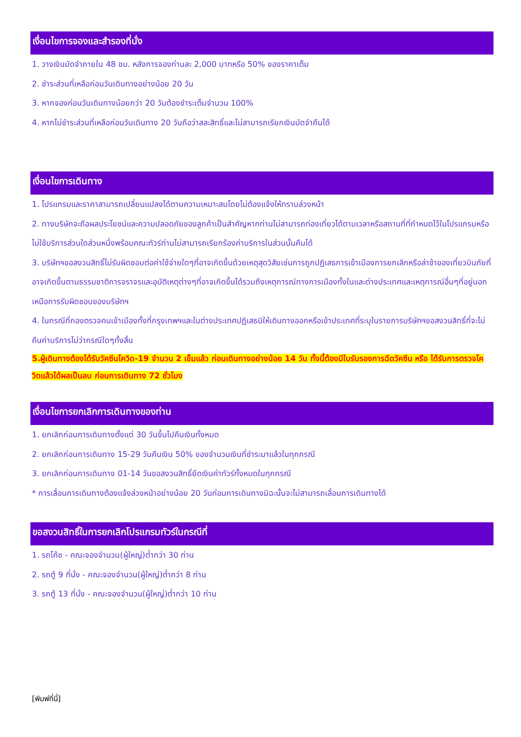เงื่อนไขการจองและสำรองที่นั่ง
1. วางเงินมัดจำภายใน 48 ชม. หลังการจองท่านละ 2,000 บาทหรือ 50% ของราคาเต็ม
2. ชำระส่วนที่เหลือก่อนวันเดินทางอย่างน้อย 20 วัน
3. หากจองก่อนวันเดินทางน้อยกว่า 20 วันต้องชำระเต็มจำนวน 100%
4. หากไม่ชำระส่วนที่เหลือก่อนวันเดินทาง 20 วันถือว่าสละสิทธิ์และไม่สามารถเรียกเงินมัดจำคืนได้
เงื่อนไขการเดินทาง
1. โปรแกรมและราคาสามารถเปลี่ยนแปลงได้ตามความเหมาะสมโดยไม่ต้องแจ้งให้ทราบล่วงหน้า
2. ทางบริษัทจะถือผลประโยชน์และความปลอดภัยของลูกค้าเป็นสำคัญหากท่านไม่สามารถท่องเที่ยวได้ตามเวลาหรือสถานที่ที่กำหนดไว้ในโปรแกรมหรือไม่ใช้บริการส่วนใดส่วนหนึ่งพร้อมคณะทัวร์ท่านไม่สามารถเรียกร้องค่าบริการในส่วนนั้นคืนได้
3. บริษัทฯขอสงวนสิทธิ์ไม่รับผิดชอบต่อค่าใช้จ่ายใดๆที่อาจเกิดขึ้นด้วยเหตุสุดวิสัยเช่นการถูกปฏิเสธการเข้าเมืองการยกเลิกหรือล่าช้าของเที่ยวบินภัยที่อาจเกิดขึ้นตามธรรมชาติการจราจรและอุบัติเหตุต่างๆที่อาจเกิดขึ้นได้รวมถึงเหตุการณ์ทางการเมืองทั้งในและต่างประเทศและเหตุการณ์อื่นๆที่อยู่นอกเหนือการรับผิดชอบของบริษัทฯ
4. ในกรณีที่กองตรวจคนเข้าเมืองทั้งที่กรุงเทพฯและในต่างประเทศปฏิเสธมิให้เดินทางออกหรือเข้าประเทศที่ระบุในรายการบริษัทฯขอสงวนสิทธิ์ที่จะไม่คืนค่าบริการไม่ว่ากรณีใดๆทั้งสิ้น
5.ผู้เดินทางต้องได้รับวัคซีนโควิด-19 จำนวน 2 เข็มแล้ว ก่อนเดินทางอย่างน้อย 14 วัน ทั้งนี้ต้องมีใบรับรองการฉีดวัคซีน หรือ ได้รับการตรวจโควิดแล้วได้ผลเป็นลบ ก่อนการเดินทาง 72 ชั่วโมง
เงื่อนไขการยกเลิกการเดินทางของท่าน
1. ยกเลิกก่อนการเดินทางตั้งแต่ 30 วันขึ้นไปคืนเงินทั้งหมด
2. ยกเลิกก่อนการเดินทาง 15-29 วันคืนเงิน 50% ของจำนวนเงินที่ชำระมาแล้วในทุกกรณี
3. ยกเลิกก่อนการเดินทาง 01-14 วันขอสงวนสิทธิ์ยึดเงินค่าทัวร์ทั้งหมดในทุกกรณี
* การเลื่อนการเดินทางต้องแจ้งล่วงหน้าอย่างน้อย 20 วันก่อนการเดินทางมิฉะนั้นจะไม่สามารถเลื่อนการเดินทางได้
ขอสงวนสิทธิ์ในการยกเลิกโปรแกรมทัวร์ในกรณีที่
1. รถโค้ช - คณะจองจำนวน(ผู้ใหญ่)ต่ำกว่า 30 ท่าน
2. รถตู้ 9 ที่นั่ง - คณะจองจำนวน(ผู้ใหญ่)ต่ำกว่า 8 ท่าน
3. รถตู้ 13 ที่นั่ง - คณะจองจำนวน(ผู้ใหญ่)ต่ำกว่า 10 ท่าน
[พิมพ์ที่นี่]